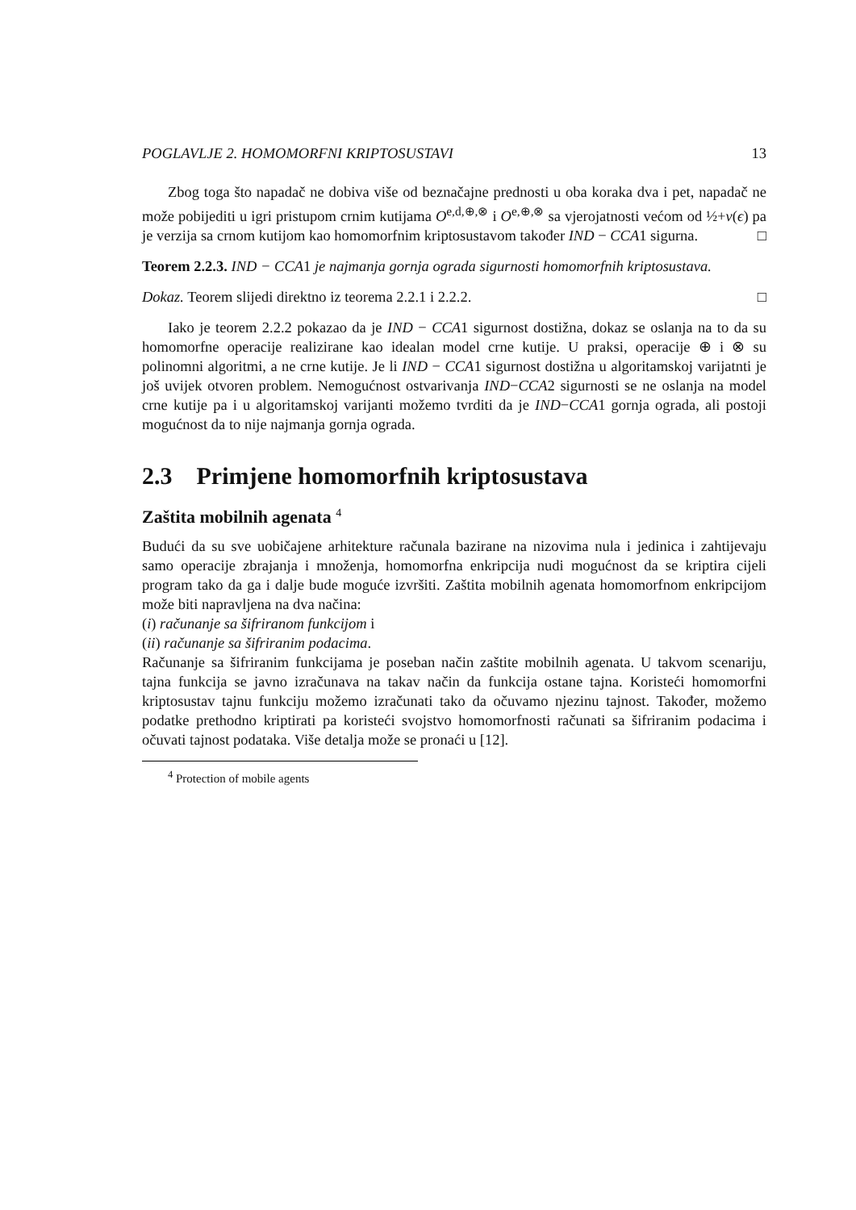POGLAVLJE 2. HOMOMORFNI KRIPTOSUSTAVI 13
Zbog toga što napadač ne dobiva više od beznačajne prednosti u oba koraka dva i pet, napadač ne može pobijediti u igri pristupom crnim kutijama O<sup>e,d,⊕,⊗</sup> i O<sup>e,⊕,⊗</sup> sa vjerojatnosti većom od ½+ν(ϵ) pa je verzija sa crnom kutijom kao homomorfnim kriptosustavom također IND − CCA1 sigurna. □
Teorem 2.2.3. IND − CCA1 je najmanja gornja ograda sigurnosti homomorfnih kriptosustava.
Dokaz. Teorem slijedi direktno iz teorema 2.2.1 i 2.2.2. □
Iako je teorem 2.2.2 pokazao da je IND − CCA1 sigurnost dostižna, dokaz se oslanja na to da su homomorfne operacije realizirane kao idealan model crne kutije. U praksi, operacije ⊕ i ⊗ su polinomni algoritmi, a ne crne kutije. Je li IND − CCA1 sigurnost dostižna u algoritamskoj varijatnti je još uvijek otvoren problem. Nemogućnost ostvarivanja IND−CCA2 sigurnosti se ne oslanja na model crne kutije pa i u algoritamskoj varijanti možemo tvrditi da je IND−CCA1 gornja ograda, ali postoji mogućnost da to nije najmanja gornja ograda.
2.3 Primjene homomorfnih kriptosustava
Zaštita mobilnih agenata <sup>4</sup>
Budući da su sve uobičajene arhitekture računala bazirane na nizovima nula i jedinica i zahtijevaju samo operacije zbrajanja i množenja, homomorfna enkripcija nudi mogućnost da se kriptira cijeli program tako da ga i dalje bude moguće izvršiti. Zaštita mobilnih agenata homomorfnom enkripcijom može biti napravljena na dva načina:
(i) računanje sa šifriranom funkcijom i
(ii) računanje sa šifriranim podacima.
Računanje sa šifriranim funkcijama je poseban način zaštite mobilnih agenata. U takvom scenariju, tajna funkcija se javno izračunava na takav način da funkcija ostane tajna. Koristeći homomorfni kriptosustav tajnu funkciju možemo izračunati tako da očuvamo njezinu tajnost. Također, možemo podatke prethodno kriptirati pa koristeći svojstvo homomorfnosti računati sa šifriranim podacima i očuvati tajnost podataka. Više detalja može se pronaći u [12].
<sup>4</sup> Protection of mobile agents